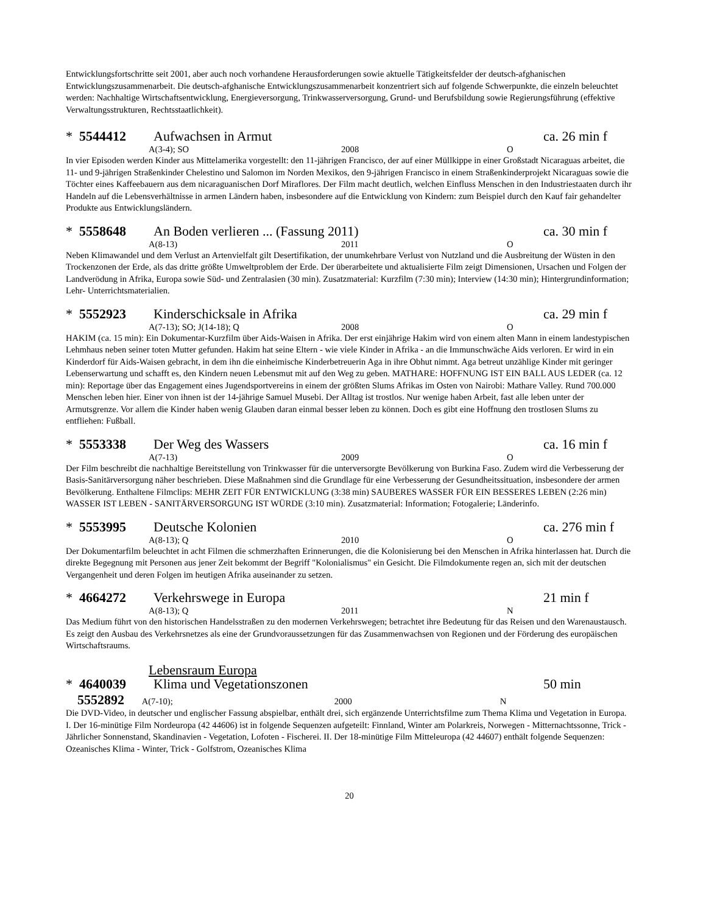Entwicklungsfortschritte seit 2001, aber auch noch vorhandene Herausforderungen sowie aktuelle Tätigkeitsfelder der deutsch-afghanischen Entwicklungszusammenarbeit. Die deutsch-afghanische Entwicklungszusammenarbeit konzentriert sich auf folgende Schwerpunkte, die einzeln beleuchtet werden: Nachhaltige Wirtschaftsentwicklung, Energieversorgung, Trinkwasserversorgung, Grund- und Berufsbildung sowie Regierungsführung (effektive Verwaltungsstrukturen, Rechtsstaatlichkeit).
* 5544412 Aufwachsen in Armut ca. 26 min f
A(3-4); SO 2008 O
In vier Episoden werden Kinder aus Mittelamerika vorgestellt: den 11-jährigen Francisco, der auf einer Müllkippe in einer Großstadt Nicaraguas arbeitet, die 11- und 9-jährigen Straßenkinder Chelestino und Salomon im Norden Mexikos, den 9-jährigen Francisco in einem Straßenkinderprojekt Nicaraguas sowie die Töchter eines Kaffeebauern aus dem nicaraguanischen Dorf Miraflores. Der Film macht deutlich, welchen Einfluss Menschen in den Industriestaaten durch ihr Handeln auf die Lebensverhältnisse in armen Ländern haben, insbesondere auf die Entwicklung von Kindern: zum Beispiel durch den Kauf fair gehandelter Produkte aus Entwicklungsländern.
* 5558648 An Boden verlieren ... (Fassung 2011) ca. 30 min f
A(8-13) 2011 O
Neben Klimawandel und dem Verlust an Artenvielfalt gilt Desertifikation, der unumkehrbare Verlust von Nutzland und die Ausbreitung der Wüsten in den Trockenzonen der Erde, als das dritte größte Umweltproblem der Erde. Der überarbeitete und aktualisierte Film zeigt Dimensionen, Ursachen und Folgen der Landverödung in Afrika, Europa sowie Süd- und Zentralasien (30 min). Zusatzmaterial: Kurzfilm (7:30 min); Interview (14:30 min); Hintergrundinformation; Lehr- Unterrichtsmaterialien.
* 5552923 Kinderschicksale in Afrika ca. 29 min f
A(7-13); SO; J(14-18); Q 2008 O
HAKIM (ca. 15 min): Ein Dokumentar-Kurzfilm über Aids-Waisen in Afrika. Der erst einjährige Hakim wird von einem alten Mann in einem landestypischen Lehmhaus neben seiner toten Mutter gefunden. Hakim hat seine Eltern - wie viele Kinder in Afrika - an die Immunschwäche Aids verloren. Er wird in ein Kinderdorf für Aids-Waisen gebracht, in dem ihn die einheimische Kinderbetreuerin Aga in ihre Obhut nimmt. Aga betreut unzählige Kinder mit geringer Lebenserwartung und schafft es, den Kindern neuen Lebensmut mit auf den Weg zu geben. MATHARE: HOFFNUNG IST EIN BALL AUS LEDER (ca. 12 min): Reportage über das Engagement eines Jugendsportvereins in einem der größten Slums Afrikas im Osten von Nairobi: Mathare Valley. Rund 700.000 Menschen leben hier. Einer von ihnen ist der 14-jährige Samuel Musebi. Der Alltag ist trostlos. Nur wenige haben Arbeit, fast alle leben unter der Armutsgrenze. Vor allem die Kinder haben wenig Glauben daran einmal besser leben zu können. Doch es gibt eine Hoffnung den trostlosen Slums zu entfliehen: Fußball.
* 5553338 Der Weg des Wassers ca. 16 min f
A(7-13) 2009 O
Der Film beschreibt die nachhaltige Bereitstellung von Trinkwasser für die unterversorgte Bevölkerung von Burkina Faso. Zudem wird die Verbesserung der Basis-Sanitärversorgung näher beschrieben. Diese Maßnahmen sind die Grundlage für eine Verbesserung der Gesundheitssituation, insbesondere der armen Bevölkerung. Enthaltene Filmclips: MEHR ZEIT FÜR ENTWICKLUNG (3:38 min) SAUBERES WASSER FÜR EIN BESSERES LEBEN (2:26 min) WASSER IST LEBEN - SANITÄRVERSORGUNG IST WÜRDE (3:10 min). Zusatzmaterial: Information; Fotogalerie; Länderinfo.
* 5553995 Deutsche Kolonien ca. 276 min f
A(8-13); Q 2010 O
Der Dokumentarfilm beleuchtet in acht Filmen die schmerzhaften Erinnerungen, die die Kolonisierung bei den Menschen in Afrika hinterlassen hat. Durch die direkte Begegnung mit Personen aus jener Zeit bekommt der Begriff "Kolonialismus" ein Gesicht. Die Filmdokumente regen an, sich mit der deutschen Vergangenheit und deren Folgen im heutigen Afrika auseinander zu setzen.
* 4664272 Verkehrswege in Europa 21 min f
A(8-13); Q 2011 N
Das Medium führt von den historischen Handelsstraßen zu den modernen Verkehrswegen; betrachtet ihre Bedeutung für das Reisen und den Warenaustausch. Es zeigt den Ausbau des Verkehrsnetzes als eine der Grundvoraussetzungen für das Zusammenwachsen von Regionen und der Förderung des europäischen Wirtschaftsraums.
Lebensraum Europa
* 4640039 Klima und Vegetationszonen 50 min
5552892 A(7-10); 2000 N
Die DVD-Video, in deutscher und englischer Fassung abspielbar, enthält drei, sich ergänzende Unterrichtsfilme zum Thema Klima und Vegetation in Europa. I. Der 16-minütige Film Nordeuropa (42 44606) ist in folgende Sequenzen aufgeteilt: Finnland, Winter am Polarkreis, Norwegen - Mitternachtssonne, Trick - Jährlicher Sonnenstand, Skandinavien - Vegetation, Lofoten - Fischerei. II. Der 18-minütige Film Mitteleuropa (42 44607) enthält folgende Sequenzen: Ozeanisches Klima - Winter, Trick - Golfstrom, Ozeanisches Klima
20